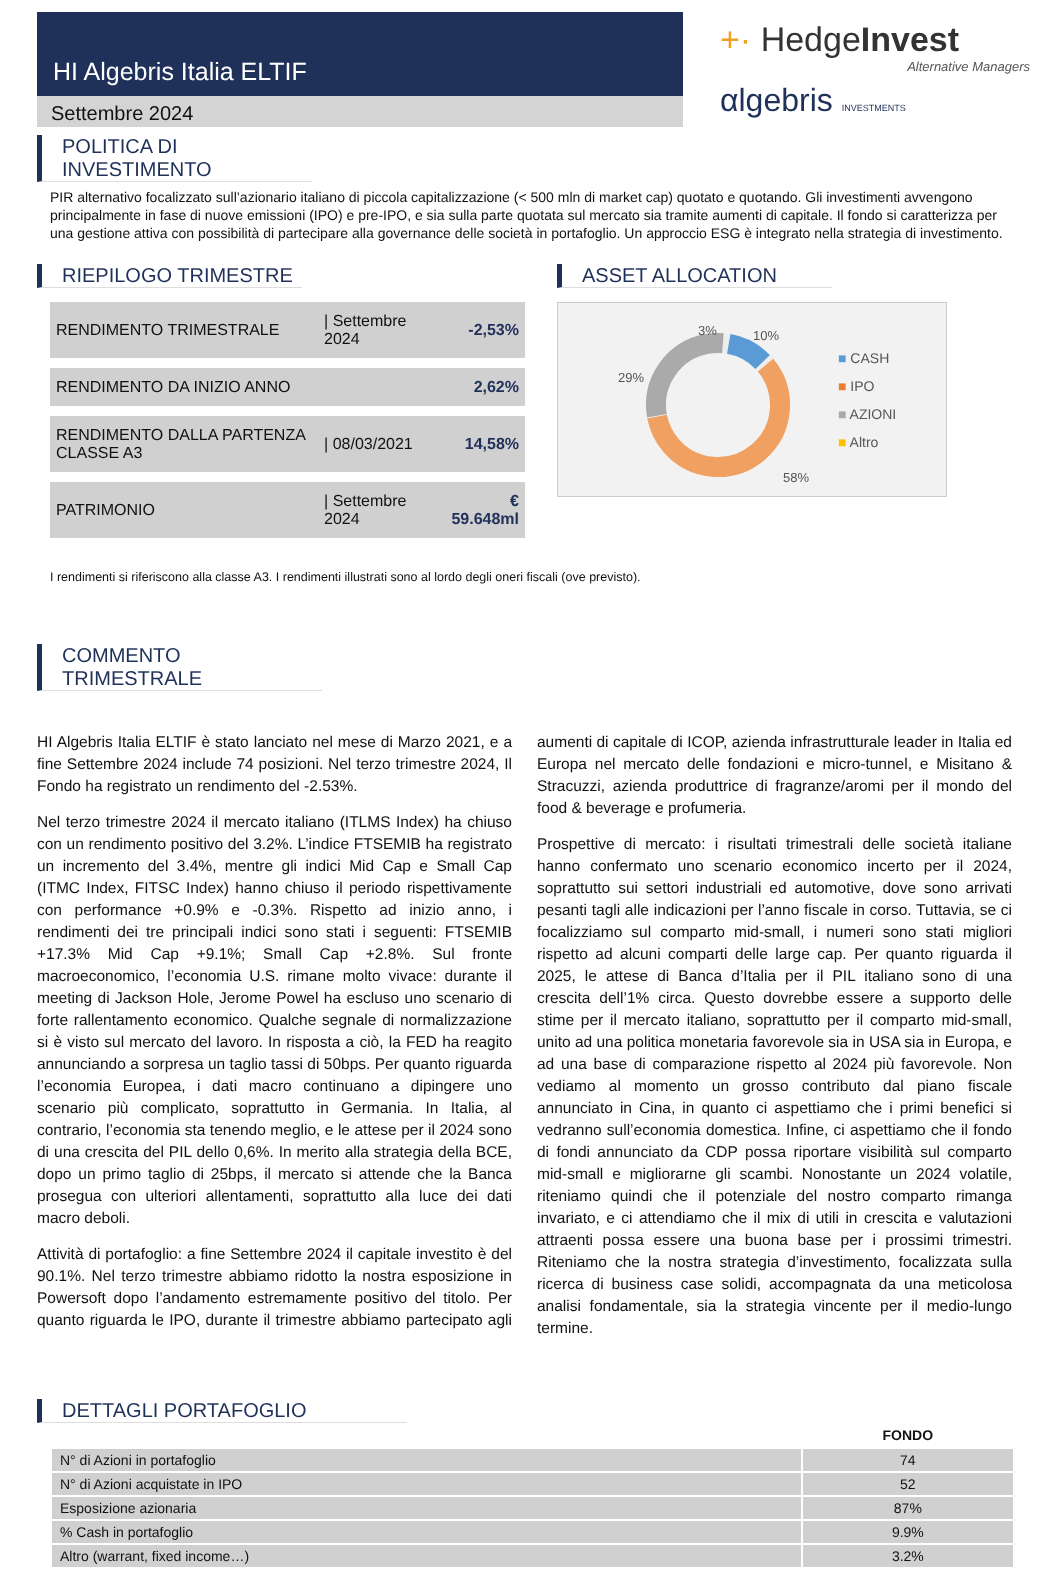HI Algebris Italia ELTIF
Settembre 2024
+· HedgeInvest
Alternative Managers
αlgebris INVESTMENTS
POLITICA DI INVESTIMENTO
PIR alternativo focalizzato sull’azionario italiano di piccola capitalizzazione (< 500 mln di market cap) quotato e quotando. Gli investimenti avvengono principalmente in fase di nuove emissioni (IPO) e pre-IPO, e sia sulla parte quotata sul mercato sia tramite aumenti di capitale. Il fondo si caratterizza per una gestione attiva con possibilità di partecipare alla governance delle società in portafoglio. Un approccio ESG è integrato nella strategia di investimento.
RIEPILOGO TRIMESTRE
| RENDIMENTO TRIMESTRALE | / Settembre 2024 | -2,53% |
| RENDIMENTO DA INIZIO ANNO | | 2,62% |
| RENDIMENTO DALLA PARTENZA CLASSE A3 | / 08/03/2021 | 14,58% |
| PATRIMONIO | / Settembre 2024 | € 59.648ml |
ASSET ALLOCATION
29%
3%
10%
58%
■ CASH
■ IPO
■ AZIONI
■ Altro
I rendimenti si riferiscono alla classe A3. I rendimenti illustrati sono al lordo degli oneri fiscali (ove previsto).
COMMENTO TRIMESTRALE
HI Algebris Italia ELTIF è stato lanciato nel mese di Marzo 2021, e a fine Settembre 2024 include 74 posizioni. Nel terzo trimestre 2024, Il Fondo ha registrato un rendimento del -2.53%.
Nel terzo trimestre 2024 il mercato italiano (ITLMS Index) ha chiuso con un rendimento positivo del 3.2%. L’indice FTSEMIB ha registrato un incremento del 3.4%, mentre gli indici Mid Cap e Small Cap (ITMC Index, FITSC Index) hanno chiuso il periodo rispettivamente con performance +0.9% e -0.3%. Rispetto ad inizio anno, i rendimenti dei tre principali indici sono stati i seguenti: FTSEMIB +17.3% Mid Cap +9.1%; Small Cap +2.8%. Sul fronte macroeconomico, l’economia U.S. rimane molto vivace: durante il meeting di Jackson Hole, Jerome Powel ha escluso uno scenario di forte rallentamento economico. Qualche segnale di normalizzazione si è visto sul mercato del lavoro. In risposta a ciò, la FED ha reagito annunciando a sorpresa un taglio tassi di 50bps. Per quanto riguarda l’economia Europea, i dati macro continuano a dipingere uno scenario più complicato, soprattutto in Germania. In Italia, al contrario, l’economia sta tenendo meglio, e le attese per il 2024 sono di una crescita del PIL dello 0,6%. In merito alla strategia della BCE, dopo un primo taglio di 25bps, il mercato si attende che la Banca prosegua con ulteriori allentamenti, soprattutto alla luce dei dati macro deboli.
Attività di portafoglio: a fine Settembre 2024 il capitale investito è del 90.1%. Nel terzo trimestre abbiamo ridotto la nostra esposizione in Powersoft dopo l’andamento estremamente positivo del titolo. Per quanto riguarda le IPO, durante il trimestre abbiamo partecipato agli aumenti di capitale di ICOP, azienda infrastrutturale leader in Italia ed Europa nel mercato delle fondazioni e micro-tunnel, e Misitano & Stracuzzi, azienda produttrice di fragranze/aromi per il mondo del food & beverage e profumeria.
Prospettive di mercato: i risultati trimestrali delle società italiane hanno confermato uno scenario economico incerto per il 2024, soprattutto sui settori industriali ed automotive, dove sono arrivati pesanti tagli alle indicazioni per l’anno fiscale in corso. Tuttavia, se ci focalizziamo sul comparto mid-small, i numeri sono stati migliori rispetto ad alcuni comparti delle large cap. Per quanto riguarda il 2025, le attese di Banca d’Italia per il PIL italiano sono di una crescita dell’1% circa. Questo dovrebbe essere a supporto delle stime per il mercato italiano, soprattutto per il comparto mid-small, unito ad una politica monetaria favorevole sia in USA sia in Europa, e ad una base di comparazione rispetto al 2024 più favorevole. Non vediamo al momento un grosso contributo dal piano fiscale annunciato in Cina, in quanto ci aspettiamo che i primi benefici si vedranno sull’economia domestica. Infine, ci aspettiamo che il fondo di fondi annunciato da CDP possa riportare visibilità sul comparto mid-small e migliorarne gli scambi. Nonostante un 2024 volatile, riteniamo quindi che il potenziale del nostro comparto rimanga invariato, e ci attendiamo che il mix di utili in crescita e valutazioni attraenti possa essere una buona base per i prossimi trimestri. Riteniamo che la nostra strategia d’investimento, focalizzata sulla ricerca di business case solidi, accompagnata da una meticolosa analisi fondamentale, sia la strategia vincente per il medio-lungo termine.
DETTAGLI PORTAFOGLIO
| | FONDO |
| --- | --- |
| N° di Azioni in portafoglio | 74 |
| N° di Azioni acquistate in IPO | 52 |
| Esposizione azionaria | 87% |
| % Cash in portafoglio | 9.9% |
| Altro (warrant, fixed income…) | 3.2% |